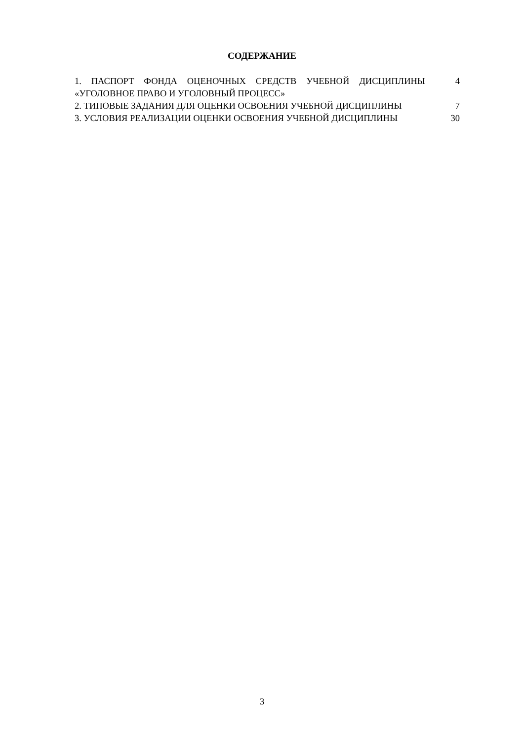СОДЕРЖАНИЕ
1. ПАСПОРТ ФОНДА ОЦЕНОЧНЫХ СРЕДСТВ УЧЕБНОЙ ДИСЦИПЛИНЫ «УГОЛОВНОЕ ПРАВО И УГОЛОВНЫЙ ПРОЦЕСС»
4
2. ТИПОВЫЕ ЗАДАНИЯ ДЛЯ ОЦЕНКИ ОСВОЕНИЯ УЧЕБНОЙ ДИСЦИПЛИНЫ 7
3. УСЛОВИЯ РЕАЛИЗАЦИИ ОЦЕНКИ ОСВОЕНИЯ УЧЕБНОЙ ДИСЦИПЛИНЫ 30
3